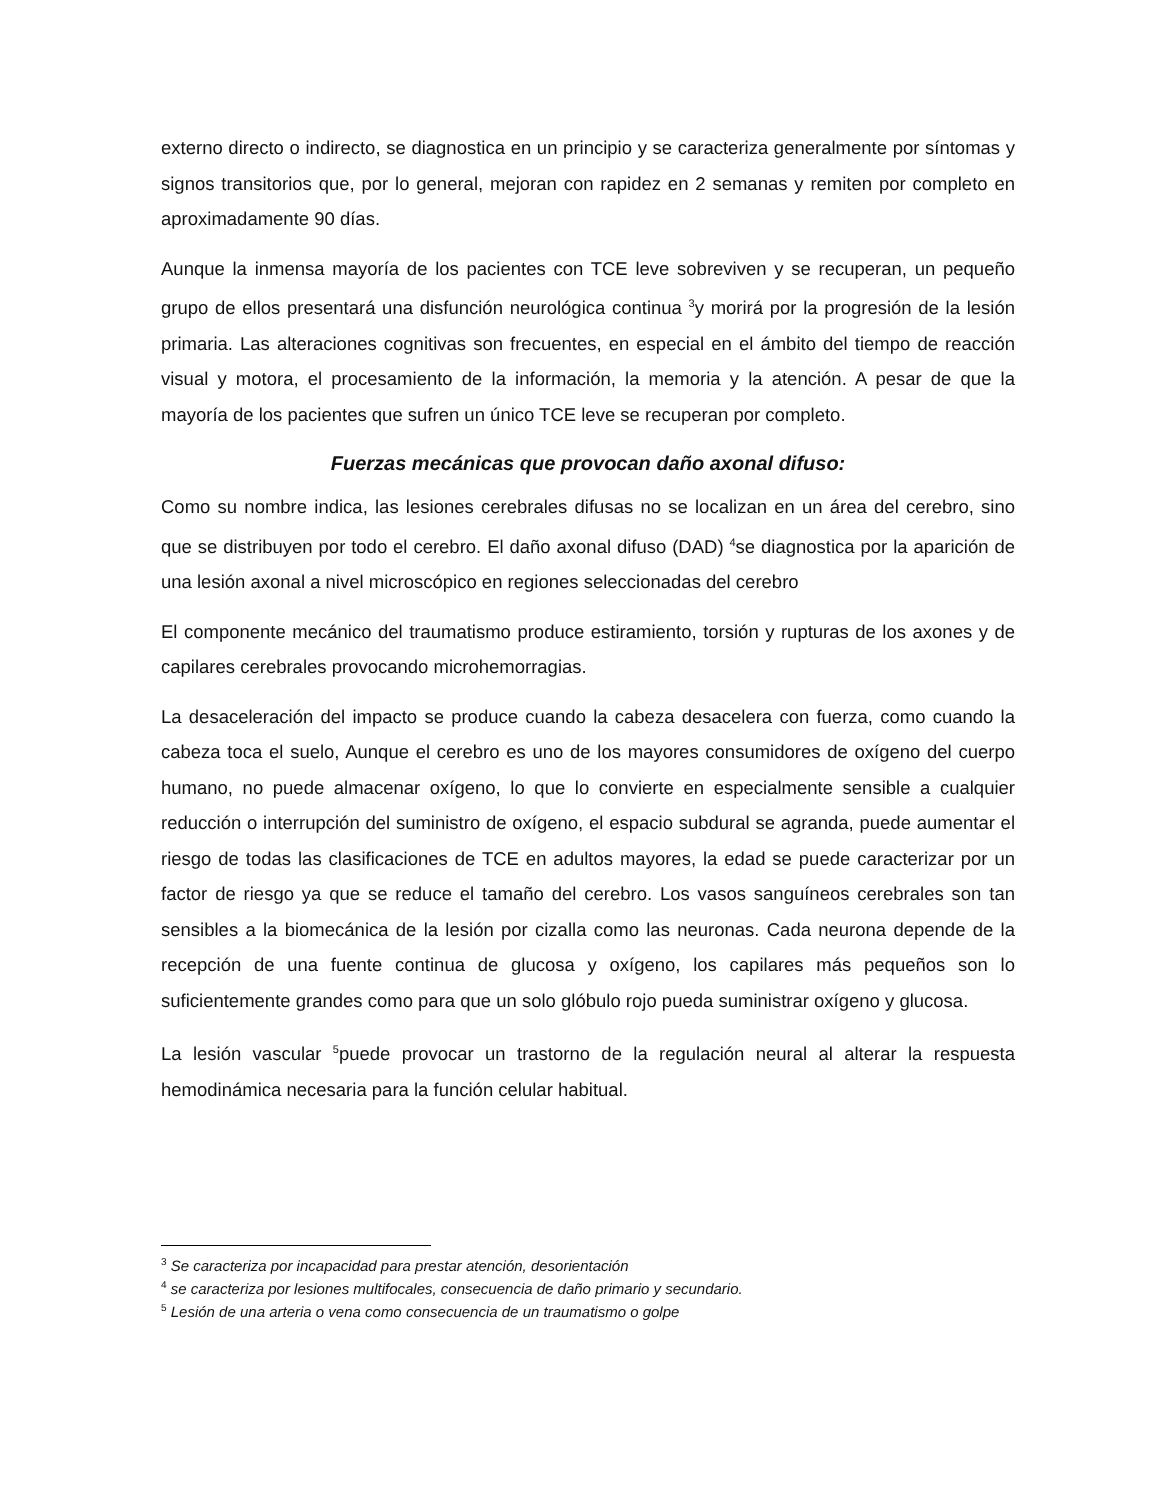externo directo o indirecto, se diagnostica en un principio y se caracteriza generalmente por síntomas y signos transitorios que, por lo general, mejoran con rapidez en 2 semanas y remiten por completo en aproximadamente 90 días.
Aunque la inmensa mayoría de los pacientes con TCE leve sobreviven y se recuperan, un pequeño grupo de ellos presentará una disfunción neurológica continua <sup>3</sup>y morirá por la progresión de la lesión primaria. Las alteraciones cognitivas son frecuentes, en especial en el ámbito del tiempo de reacción visual y motora, el procesamiento de la información, la memoria y la atención. A pesar de que la mayoría de los pacientes que sufren un único TCE leve se recuperan por completo.
Fuerzas mecánicas que provocan daño axonal difuso:
Como su nombre indica, las lesiones cerebrales difusas no se localizan en un área del cerebro, sino que se distribuyen por todo el cerebro. El daño axonal difuso (DAD) <sup>4</sup>se diagnostica por la aparición de una lesión axonal a nivel microscópico en regiones seleccionadas del cerebro
El componente mecánico del traumatismo produce estiramiento, torsión y rupturas de los axones y de capilares cerebrales provocando microhemorragias.
La desaceleración del impacto se produce cuando la cabeza desacelera con fuerza, como cuando la cabeza toca el suelo, Aunque el cerebro es uno de los mayores consumidores de oxígeno del cuerpo humano, no puede almacenar oxígeno, lo que lo convierte en especialmente sensible a cualquier reducción o interrupción del suministro de oxígeno, el espacio subdural se agranda, puede aumentar el riesgo de todas las clasificaciones de TCE en adultos mayores, la edad se puede caracterizar por un factor de riesgo ya que se reduce el tamaño del cerebro. Los vasos sanguíneos cerebrales son tan sensibles a la biomecánica de la lesión por cizalla como las neuronas. Cada neurona depende de la recepción de una fuente continua de glucosa y oxígeno, los capilares más pequeños son lo suficientemente grandes como para que un solo glóbulo rojo pueda suministrar oxígeno y glucosa.
La lesión vascular <sup>5</sup>puede provocar un trastorno de la regulación neural al alterar la respuesta hemodinámica necesaria para la función celular habitual.
<sup>3</sup> Se caracteriza por incapacidad para prestar atención, desorientación
<sup>4</sup> se caracteriza por lesiones multifocales, consecuencia de daño primario y secundario.
<sup>5</sup> Lesión de una arteria o vena como consecuencia de un traumatismo o golpe